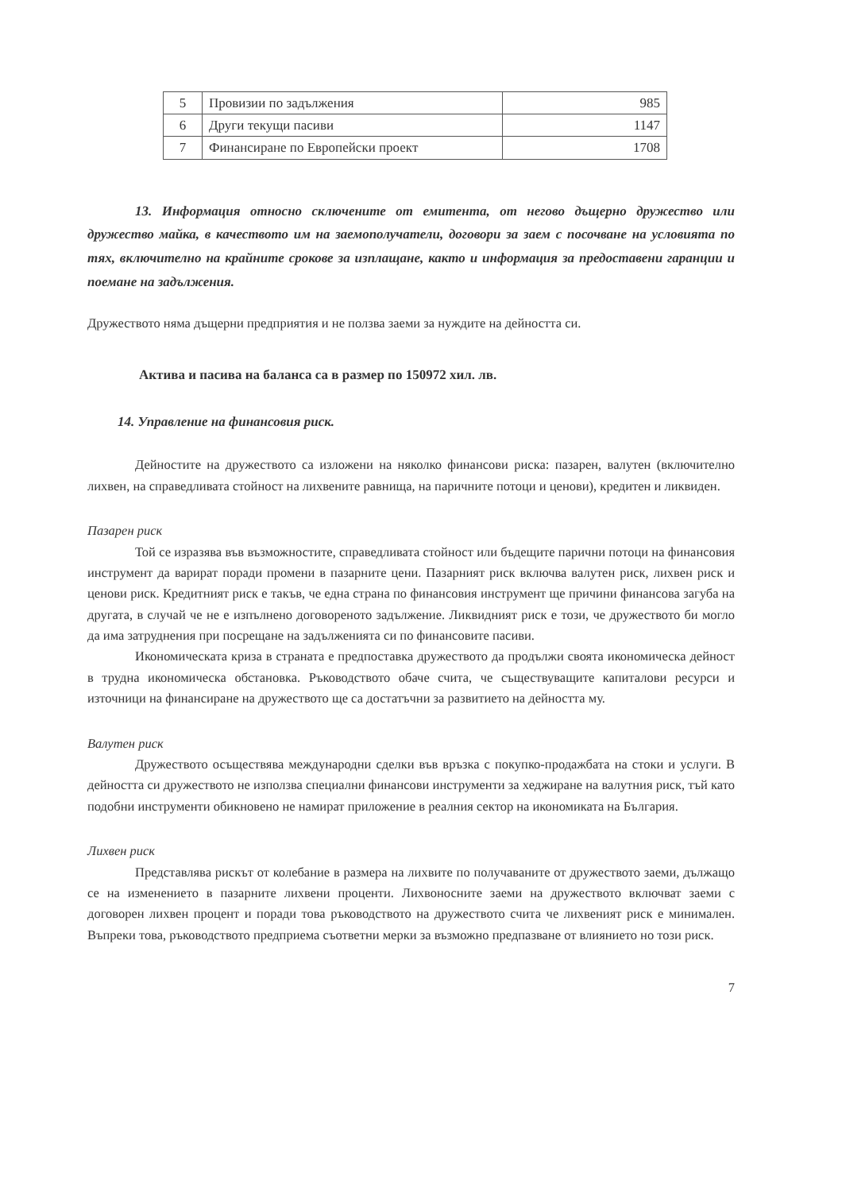| 5 | Провизии по задължения | 985 |
| 6 | Други текущи пасиви | 1147 |
| 7 | Финансиране по Европейски проект | 1708 |
13. Информация относно сключените от емитента, от негово дъщерно дружество или дружество майка, в качеството им на заемополучатели, договори за заем с посочване на условията по тях, включително на крайните срокове за изплащане, както и информация за предоставени гаранции и поемане на задължения.
Дружеството няма дъщерни предприятия и не ползва заеми за нуждите на дейността си.
Актива и пасива на баланса са в размер по 150972 хил. лв.
14. Управление на финансовия риск.
Дейностите на дружеството са изложени на няколко финансови риска: пазарен, валутен (включително лихвен, на справедливата стойност на лихвените равнища, на паричните потоци и ценови), кредитен и ликвиден.
Пазарен риск
Той се изразява във възможностите, справедливата стойност или бъдещите парични потоци на финансовия инструмент да варират поради промени в пазарните цени. Пазарният риск включва валутен риск, лихвен риск и ценови риск. Кредитният риск е такъв, че една страна по финансовия инструмент ще причини финансова загуба на другата, в случай че не е изпълнено договореното задължение. Ликвидният риск е този, че дружеството би могло да има затруднения при посрещане на задълженията си по финансовите пасиви.
Икономическата криза в страната е предпоставка дружеството да продължи своята икономическа дейност в трудна икономическа обстановка. Ръководството обаче счита, че съществуващите капиталови ресурси и източници на финансиране на дружеството ще са достатъчни за развитието на дейността му.
Валутен риск
Дружеството осъществява международни сделки във връзка с покупко-продажбата на стоки и услуги. В дейността си дружеството не използва специални финансови инструменти за хеджиране на валутния риск, тъй като подобни инструменти обикновено не намират приложение в реалния сектор на икономиката на България.
Лихвен риск
Представлява рискът от колебание в размера на лихвите по получаваните от дружеството заеми, дължащо се на изменението в пазарните лихвени проценти. Лихвоносните заеми на дружеството включват заеми с договорен лихвен процент и поради това ръководството на дружеството счита че лихвеният риск е минимален. Въпреки това, ръководството предприема съответни мерки за възможно предпазване от влиянието но този риск.
7